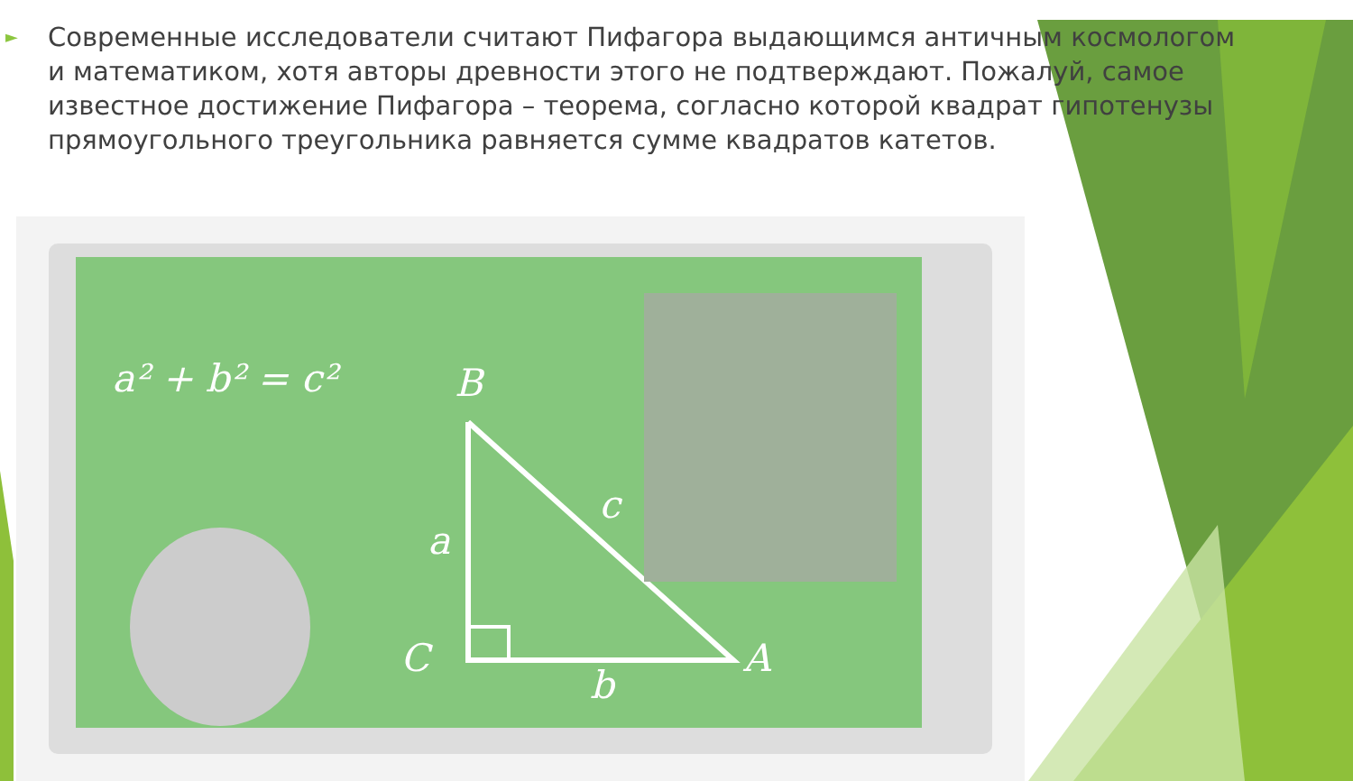► Современные исследователи считают Пифагора выдающимся античным космологом и математиком, хотя авторы древности этого не подтверждают. Пожалуй, самое известное достижение Пифагора – теорема, согласно которой квадрат гипотенузы прямоугольного треугольника равняется сумме квадратов катетов.
a² + b² = c² B
C A
a
b
c